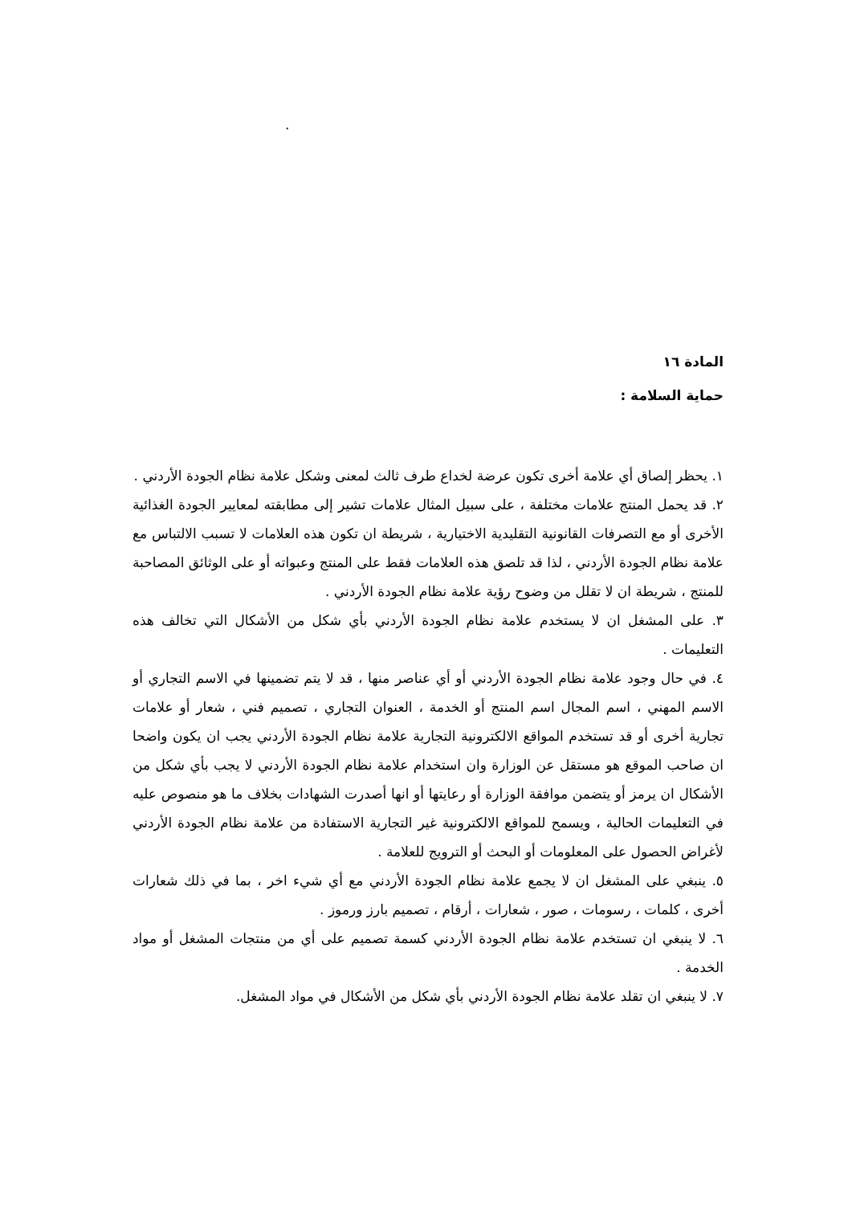.
المادة ١٦
حماية السلامة :
١. يحظر إلصاق أي علامة أخرى تكون عرضة لخداع طرف ثالث لمعنى وشكل علامة نظام الجودة الأردني .
٢. قد يحمل المنتج علامات مختلفة ، على سبيل المثال علامات تشير إلى مطابقته لمعايير الجودة الغذائية الأخرى أو مع التصرفات القانونية التقليدية الاختيارية ، شريطة ان تكون هذه العلامات لا تسبب الالتباس مع علامة نظام الجودة الأردني ، لذا قد تلصق هذه العلامات فقط على المنتج وعبواته أو على الوثائق المصاحبة للمنتج ، شريطة ان لا تقلل من وضوح رؤية علامة نظام الجودة الأردني .
٣. على المشغل ان لا يستخدم علامة نظام الجودة الأردني بأي شكل من الأشكال التي تخالف هذه التعليمات .
٤. في حال وجود علامة نظام الجودة الأردني أو أي عناصر منها ، قد لا يتم تضمينها في الاسم التجاري أو الاسم المهني ، اسم المجال اسم المنتج أو الخدمة ، العنوان التجاري ، تصميم فني ، شعار أو علامات تجارية أخرى أو قد تستخدم المواقع الالكترونية التجارية علامة نظام الجودة الأردني يجب ان يكون واضحا ان صاحب الموقع هو مستقل عن الوزارة وان استخدام علامة نظام الجودة الأردني لا يجب بأي شكل من الأشكال ان يرمز أو يتضمن موافقة الوزارة أو رعايتها أو انها أصدرت الشهادات بخلاف ما هو منصوص عليه في التعليمات الحالية ، ويسمح للمواقع الالكترونية غير التجارية الاستفادة من علامة نظام الجودة الأردني لأغراض الحصول على المعلومات أو البحث أو الترويج للعلامة .
٥. ينبغي على المشغل ان لا يجمع علامة نظام الجودة الأردني مع أي شيء اخر ، بما في ذلك شعارات أخرى ، كلمات ، رسومات ، صور ، شعارات ، أرقام ، تصميم بارز ورموز .
٦. لا ينبغي ان تستخدم علامة نظام الجودة الأردني كسمة تصميم على أي من منتجات المشغل أو مواد الخدمة .
٧. لا ينبغي ان تقلد علامة نظام الجودة الأردني بأي شكل من الأشكال في مواد المشغل.